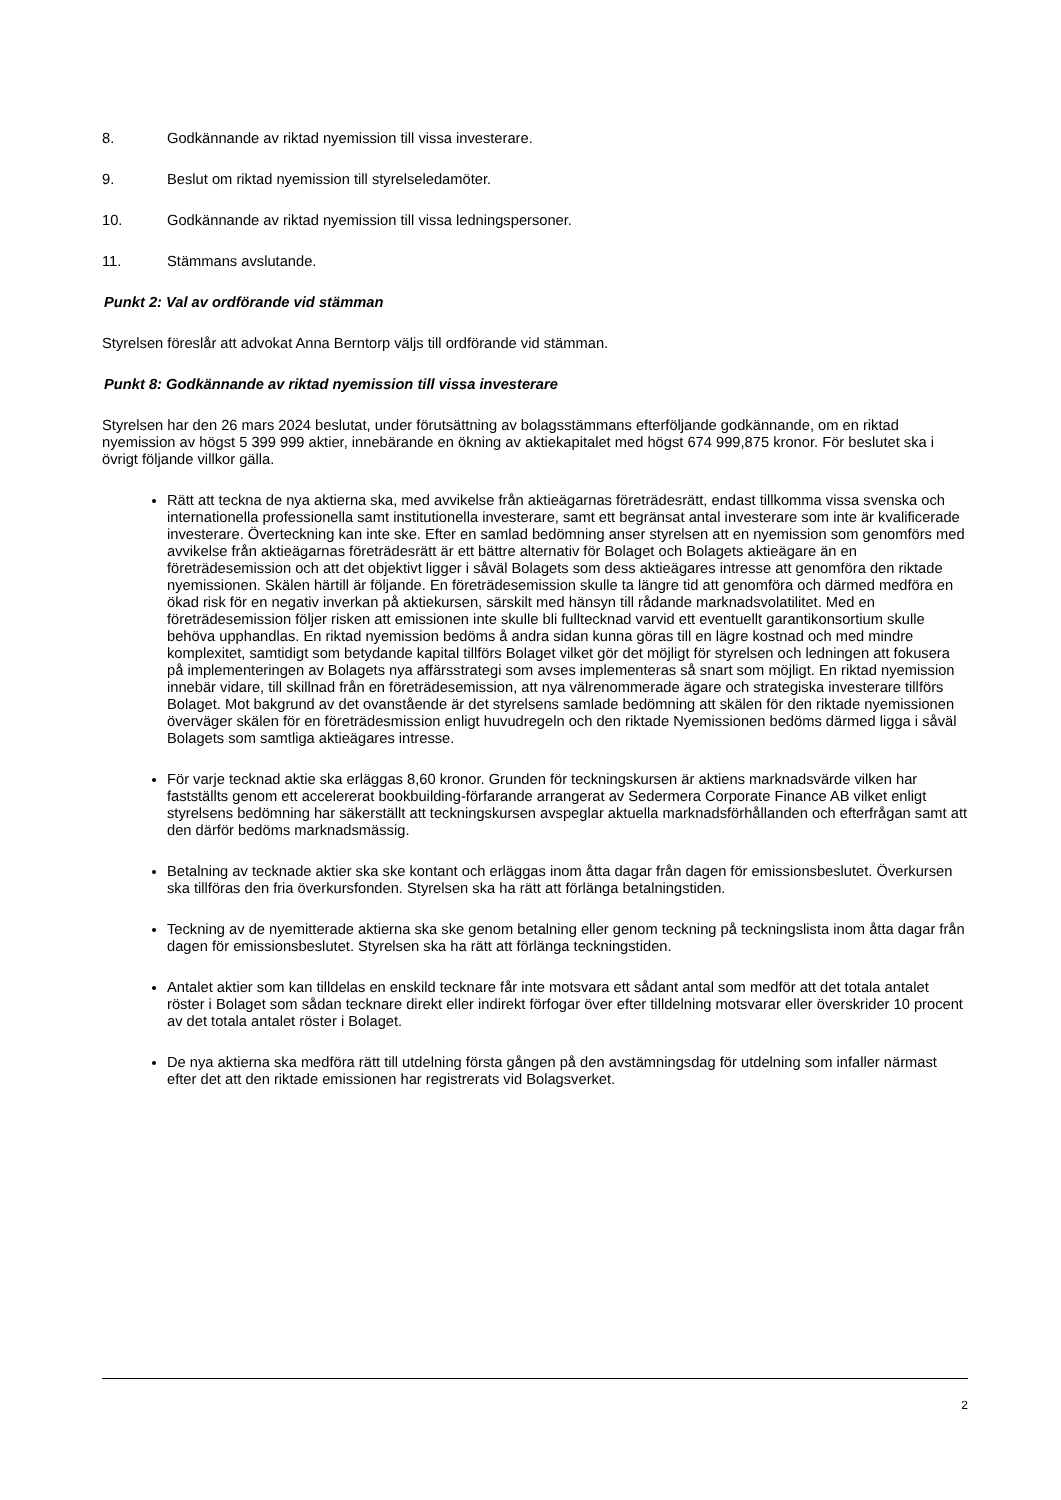8. Godkännande av riktad nyemission till vissa investerare.
9. Beslut om riktad nyemission till styrelseledamöter.
10. Godkännande av riktad nyemission till vissa ledningspersoner.
11. Stämmans avslutande.
Punkt 2: Val av ordförande vid stämman
Styrelsen föreslår att advokat Anna Berntorp väljs till ordförande vid stämman.
Punkt 8: Godkännande av riktad nyemission till vissa investerare
Styrelsen har den 26 mars 2024 beslutat, under förutsättning av bolagsstämmans efterföljande godkännande, om en riktad nyemission av högst 5 399 999 aktier, innebärande en ökning av aktiekapitalet med högst 674 999,875 kronor. För beslutet ska i övrigt följande villkor gälla.
Rätt att teckna de nya aktierna ska, med avvikelse från aktieägarnas företrädesrätt, endast tillkomma vissa svenska och internationella professionella samt institutionella investerare, samt ett begränsat antal investerare som inte är kvalificerade investerare. Överteckning kan inte ske. Efter en samlad bedömning anser styrelsen att en nyemission som genomförs med avvikelse från aktieägarnas företrädesrätt är ett bättre alternativ för Bolaget och Bolagets aktieägare än en företrädesemission och att det objektivt ligger i såväl Bolagets som dess aktieägares intresse att genomföra den riktade nyemissionen. Skälen härtill är följande. En företrädesemission skulle ta längre tid att genomföra och därmed medföra en ökad risk för en negativ inverkan på aktiekursen, särskilt med hänsyn till rådande marknadsvolatilitet. Med en företrädesemission följer risken att emissionen inte skulle bli fulltecknad varvid ett eventuellt garantikonsortium skulle behöva upphandlas. En riktad nyemission bedöms å andra sidan kunna göras till en lägre kostnad och med mindre komplexitet, samtidigt som betydande kapital tillförs Bolaget vilket gör det möjligt för styrelsen och ledningen att fokusera på implementeringen av Bolagets nya affärsstrategi som avses implementeras så snart som möjligt. En riktad nyemission innebär vidare, till skillnad från en företrädesemission, att nya välrenommerade ägare och strategiska investerare tillförs Bolaget. Mot bakgrund av det ovanstående är det styrelsens samlade bedömning att skälen för den riktade nyemissionen överväger skälen för en företrädesmission enligt huvudregeln och den riktade Nyemissionen bedöms därmed ligga i såväl Bolagets som samtliga aktieägares intresse.
För varje tecknad aktie ska erläggas 8,60 kronor. Grunden för teckningskursen är aktiens marknadsvärde vilken har fastställts genom ett accelererat bookbuilding-förfarande arrangerat av Sedermera Corporate Finance AB vilket enligt styrelsens bedömning har säkerställt att teckningskursen avspeglar aktuella marknadsförhållanden och efterfrågan samt att den därför bedöms marknadsmässig.
Betalning av tecknade aktier ska ske kontant och erläggas inom åtta dagar från dagen för emissionsbeslutet. Överkursen ska tillföras den fria överkursfonden. Styrelsen ska ha rätt att förlänga betalningstiden.
Teckning av de nyemitterade aktierna ska ske genom betalning eller genom teckning på teckningslista inom åtta dagar från dagen för emissionsbeslutet. Styrelsen ska ha rätt att förlänga teckningstiden.
Antalet aktier som kan tilldelas en enskild tecknare får inte motsvara ett sådant antal som medför att det totala antalet röster i Bolaget som sådan tecknare direkt eller indirekt förfogar över efter tilldelning motsvarar eller överskrider 10 procent av det totala antalet röster i Bolaget.
De nya aktierna ska medföra rätt till utdelning första gången på den avstämningsdag för utdelning som infaller närmast efter det att den riktade emissionen har registrerats vid Bolagsverket.
2